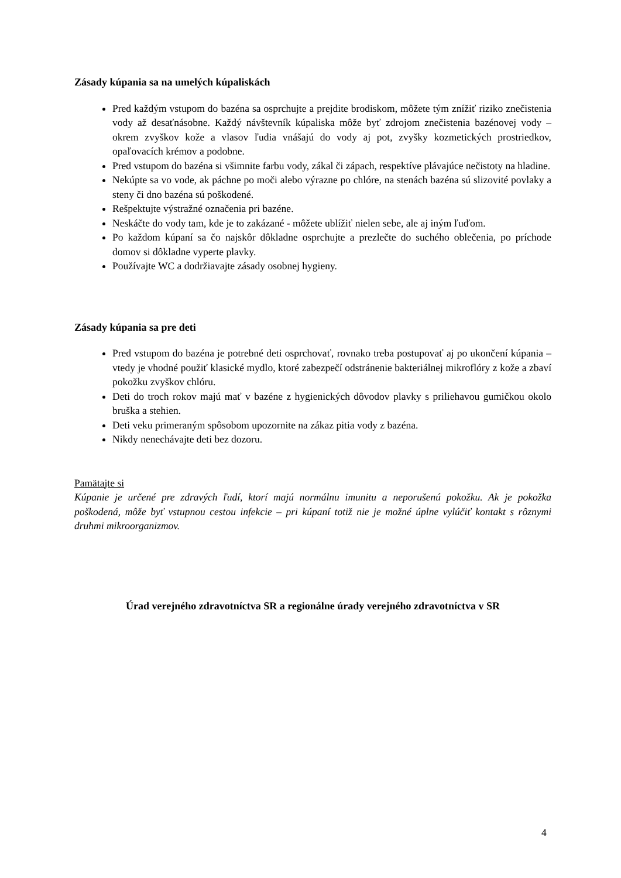Zásady kúpania sa na umelých kúpaliskách
Pred každým vstupom do bazéna sa osprchujte a prejdite brodiskom, môžete tým znížiť riziko znečistenia vody až desaťnásobne. Každý návštevník kúpaliska môže byť zdrojom znečistenia bazénovej vody – okrem zvyškov kože a vlasov ľudia vnášajú do vody aj pot, zvyšky kozmetických prostriedkov, opaľovacích krémov a podobne.
Pred vstupom do bazéna si všimnite farbu vody, zákal či zápach, respektíve plávajúce nečistoty na hladine.
Nekúpte sa vo vode, ak páchne po moči alebo výrazne po chlóre, na stenách bazéna sú slizovité povlaky a steny či dno bazéna sú poškodené.
Rešpektujte výstražné označenia pri bazéne.
Neskáčte do vody tam, kde je to zakázané - môžete ublížiť nielen sebe, ale aj iným ľuďom.
Po každom kúpaní sa čo najskôr dôkladne osprchujte a prezlečte do suchého oblečenia, po príchode domov si dôkladne vyperte plavky.
Používajte WC a dodržiavajte zásady osobnej hygieny.
Zásady kúpania sa pre deti
Pred vstupom do bazéna je potrebné deti osprchovať, rovnako treba postupovať aj po ukončení kúpania – vtedy je vhodné použiť klasické mydlo, ktoré zabezpečí odstránenie bakteriálnej mikroflóry z kože a zbaví pokožku zvyškov chlóru.
Deti do troch rokov majú mať v bazéne z hygienických dôvodov plavky s priliehavou gumičkou okolo bruška a stehien.
Deti veku primeraným spôsobom upozornite na zákaz pitia vody z bazéna.
Nikdy nenechávajte deti bez dozoru.
Pamätajte si
Kúpanie je určené pre zdravých ľudí, ktorí majú normálnu imunitu a neporušenú pokožku. Ak je pokožka poškodená, môže byť vstupnou cestou infekcie – pri kúpaní totiž nie je možné úplne vylúčiť kontakt s rôznymi druhmi mikroorganizmov.
Úrad verejného zdravotníctva SR a regionálne úrady verejného zdravotníctva v SR
4